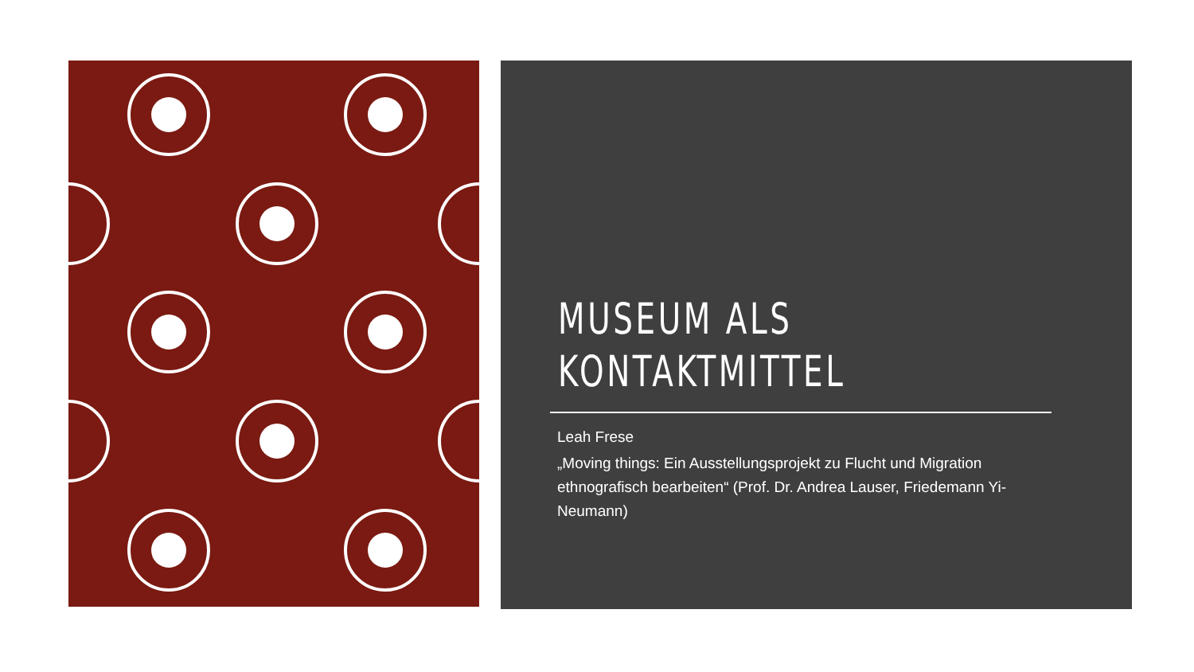MUSEUM ALS
KONTAKTMITTEL
Leah Frese
„Moving things: Ein Ausstellungsprojekt zu Flucht und Migration ethnografisch bearbeiten“ (Prof. Dr. Andrea Lauser, Friedemann Yi-Neumann)